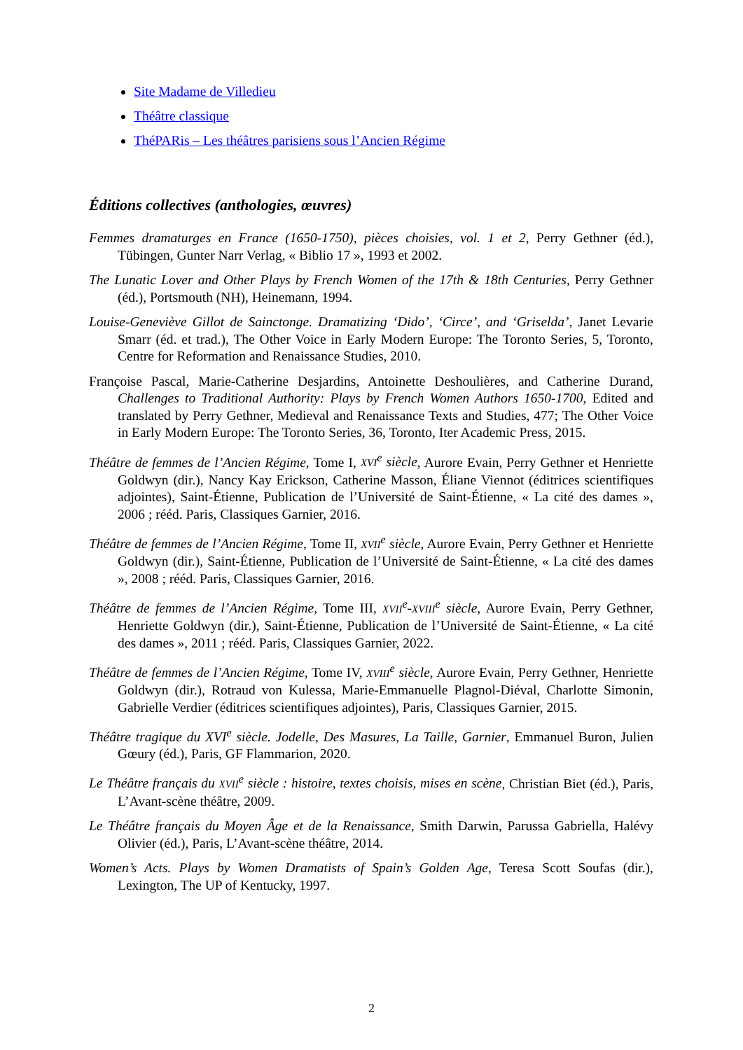Site Madame de Villedieu
Théâtre classique
ThéPARis – Les théâtres parisiens sous l’Ancien Régime
Éditions collectives (anthologies, œuvres)
Femmes dramaturges en France (1650-1750), pièces choisies, vol. 1 et 2, Perry Gethner (éd.), Tübingen, Gunter Narr Verlag, « Biblio 17 », 1993 et 2002.
The Lunatic Lover and Other Plays by French Women of the 17th & 18th Centuries, Perry Gethner (éd.), Portsmouth (NH), Heinemann, 1994.
Louise-Geneviève Gillot de Sainctonge. Dramatizing ‘Dido’, ‘Circe’, and ‘Griselda’, Janet Levarie Smarr (éd. et trad.), The Other Voice in Early Modern Europe: The Toronto Series, 5, Toronto, Centre for Reformation and Renaissance Studies, 2010.
Françoise Pascal, Marie-Catherine Desjardins, Antoinette Deshoulières, and Catherine Durand, Challenges to Traditional Authority: Plays by French Women Authors 1650-1700, Edited and translated by Perry Gethner, Medieval and Renaissance Texts and Studies, 477; The Other Voice in Early Modern Europe: The Toronto Series, 36, Toronto, Iter Academic Press, 2015.
Théâtre de femmes de l’Ancien Régime, Tome I, XVI<sup>e</sup> siècle, Aurore Evain, Perry Gethner et Henriette Goldwyn (dir.), Nancy Kay Erickson, Catherine Masson, Éliane Viennot (éditrices scientifiques adjointes), Saint-Étienne, Publication de l’Université de Saint-Étienne, « La cité des dames », 2006 ; rééd. Paris, Classiques Garnier, 2016.
Théâtre de femmes de l’Ancien Régime, Tome II, XVII<sup>e</sup> siècle, Aurore Evain, Perry Gethner et Henriette Goldwyn (dir.), Saint-Étienne, Publication de l’Université de Saint-Étienne, « La cité des dames », 2008 ; rééd. Paris, Classiques Garnier, 2016.
Théâtre de femmes de l’Ancien Régime, Tome III, XVII<sup>e</sup>-XVIII<sup>e</sup> siècle, Aurore Evain, Perry Gethner, Henriette Goldwyn (dir.), Saint-Étienne, Publication de l’Université de Saint-Étienne, « La cité des dames », 2011 ; rééd. Paris, Classiques Garnier, 2022.
Théâtre de femmes de l’Ancien Régime, Tome IV, XVIII<sup>e</sup> siècle, Aurore Evain, Perry Gethner, Henriette Goldwyn (dir.), Rotraud von Kulessa, Marie-Emmanuelle Plagnol-Diéval, Charlotte Simonin, Gabrielle Verdier (éditrices scientifiques adjointes), Paris, Classiques Garnier, 2015.
Théâtre tragique du XVI<sup>e</sup> siècle. Jodelle, Des Masures, La Taille, Garnier, Emmanuel Buron, Julien Gœury (éd.), Paris, GF Flammarion, 2020.
Le Théâtre français du XVII<sup>e</sup> siècle : histoire, textes choisis, mises en scène, Christian Biet (éd.), Paris, L’Avant-scène théâtre, 2009.
Le Théâtre français du Moyen Âge et de la Renaissance, Smith Darwin, Parussa Gabriella, Halévy Olivier (éd.), Paris, L’Avant-scène théâtre, 2014.
Women’s Acts. Plays by Women Dramatists of Spain’s Golden Age, Teresa Scott Soufas (dir.), Lexington, The UP of Kentucky, 1997.
2